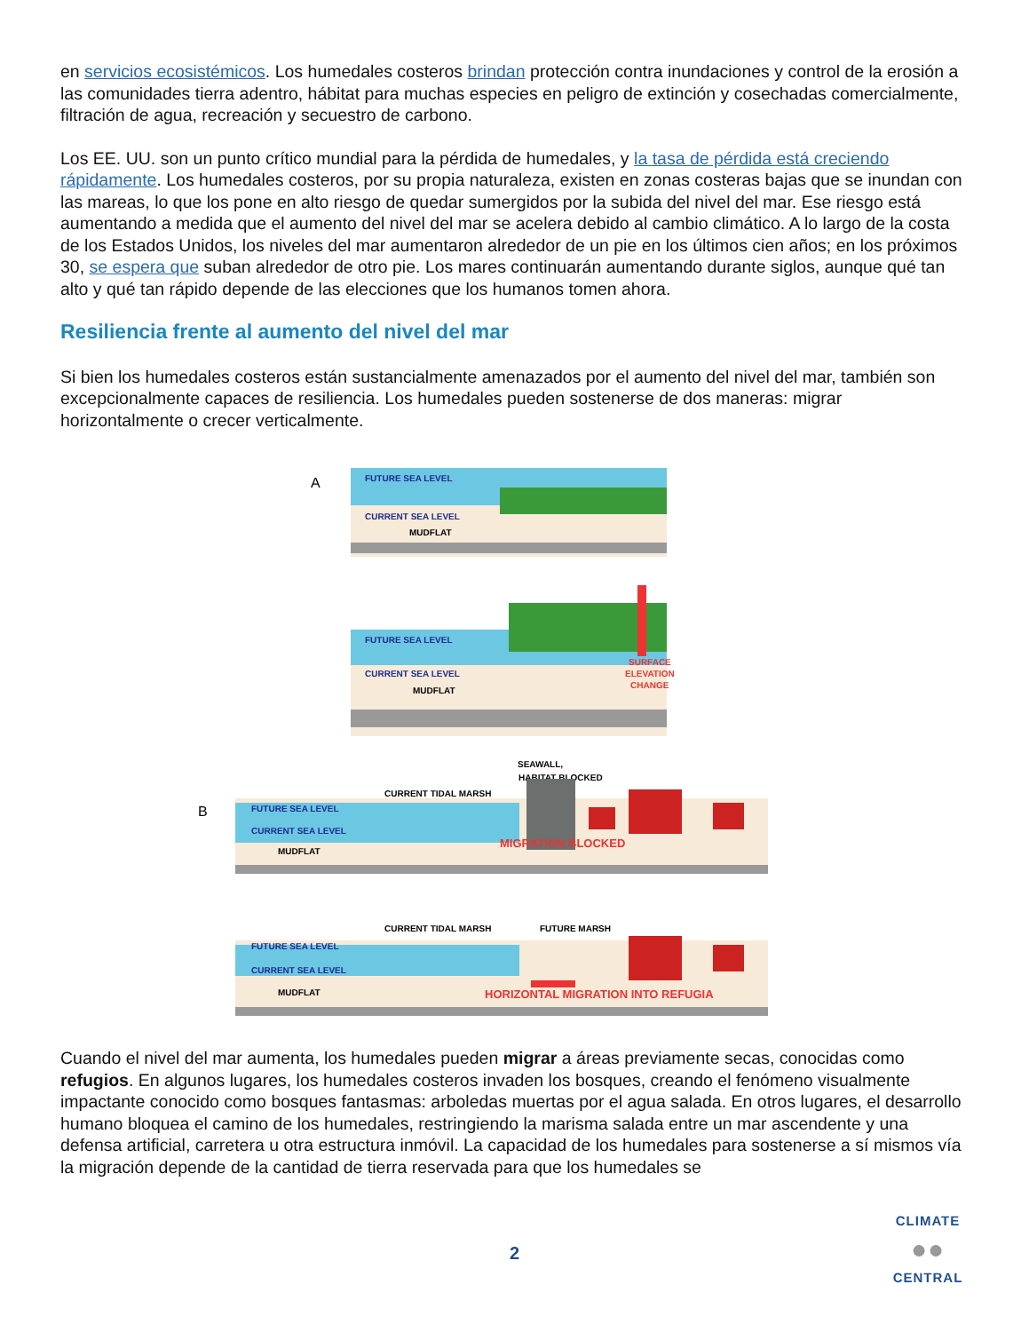en servicios ecosistémicos. Los humedales costeros brindan protección contra inundaciones y control de la erosión a las comunidades tierra adentro, hábitat para muchas especies en peligro de extinción y cosechadas comercialmente, filtración de agua, recreación y secuestro de carbono.
Los EE. UU. son un punto crítico mundial para la pérdida de humedales, y la tasa de pérdida está creciendo rápidamente. Los humedales costeros, por su propia naturaleza, existen en zonas costeras bajas que se inundan con las mareas, lo que los pone en alto riesgo de quedar sumergidos por la subida del nivel del mar. Ese riesgo está aumentando a medida que el aumento del nivel del mar se acelera debido al cambio climático. A lo largo de la costa de los Estados Unidos, los niveles del mar aumentaron alrededor de un pie en los últimos cien años; en los próximos 30, se espera que suban alrededor de otro pie. Los mares continuarán aumentando durante siglos, aunque qué tan alto y qué tan rápido depende de las elecciones que los humanos tomen ahora.
Resiliencia frente al aumento del nivel del mar
Si bien los humedales costeros están sustancialmente amenazados por el aumento del nivel del mar, también son excepcionalmente capaces de resiliencia. Los humedales pueden sostenerse de dos maneras: migrar horizontalmente o crecer verticalmente.
A
FUTURE SEA LEVEL
CURRENT SEA LEVEL
MUDFLAT
FUTURE SEA LEVEL
CURRENT SEA LEVEL
MUDFLAT
SURFACE
ELEVATION
CHANGE
B
CURRENT TIDAL MARSH
SEAWALL,
HABITAT BLOCKED
FUTURE SEA LEVEL
CURRENT SEA LEVEL
MUDFLAT
MIGRATION BLOCKED
CURRENT TIDAL MARSH
FUTURE MARSH
FUTURE SEA LEVEL
CURRENT SEA LEVEL
MUDFLAT
HORIZONTAL MIGRATION INTO REFUGIA
Cuando el nivel del mar aumenta, los humedales pueden migrar a áreas previamente secas, conocidas como refugios. En algunos lugares, los humedales costeros invaden los bosques, creando el fenómeno visualmente impactante conocido como bosques fantasmas: arboledas muertas por el agua salada. En otros lugares, el desarrollo humano bloquea el camino de los humedales, restringiendo la marisma salada entre un mar ascendente y una defensa artificial, carretera u otra estructura inmóvil. La capacidad de los humedales para sostenerse a sí mismos vía la migración depende de la cantidad de tierra reservada para que los humedales se
2
CLIMATE
●●
CENTRAL